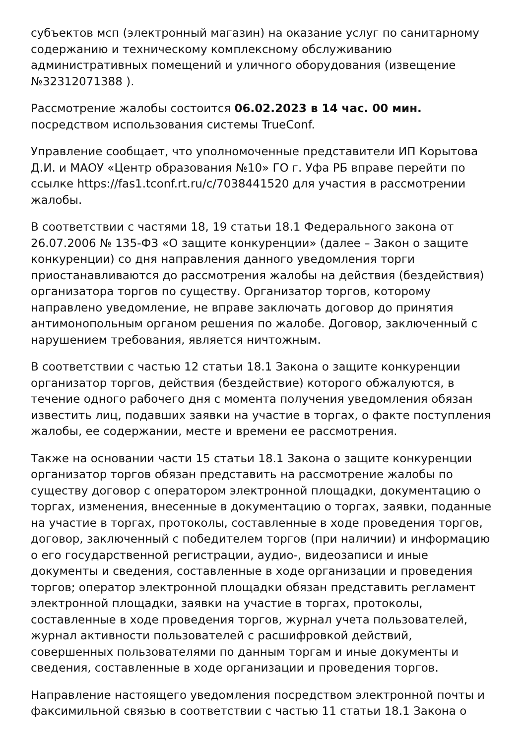субъектов мсп (электронный магазин) на оказание услуг по санитарному содержанию и техническому комплексному обслуживанию административных помещений и уличного оборудования (извещение №32312071388 ).
Рассмотрение жалобы состоится 06.02.2023 в 14 час. 00 мин. посредством использования системы TrueConf.
Управление сообщает, что уполномоченные представители ИП Корытова Д.И. и МАОУ «Центр образования №10» ГО г. Уфа РБ вправе перейти по ссылке https://fas1.tconf.rt.ru/c/7038441520 для участия в рассмотрении жалобы.
В соответствии с частями 18, 19 статьи 18.1 Федерального закона от 26.07.2006 № 135-ФЗ «О защите конкуренции» (далее – Закон о защите конкуренции) со дня направления данного уведомления торги приостанавливаются до рассмотрения жалобы на действия (бездействия) организатора торгов по существу. Организатор торгов, которому направлено уведомление, не вправе заключать договор до принятия антимонопольным органом решения по жалобе. Договор, заключенный с нарушением требования, является ничтожным.
В соответствии с частью 12 статьи 18.1 Закона о защите конкуренции организатор торгов, действия (бездействие) которого обжалуются, в течение одного рабочего дня с момента получения уведомления обязан известить лиц, подавших заявки на участие в торгах, о факте поступления жалобы, ее содержании, месте и времени ее рассмотрения.
Также на основании части 15 статьи 18.1 Закона о защите конкуренции организатор торгов обязан представить на рассмотрение жалобы по существу договор с оператором электронной площадки, документацию о торгах, изменения, внесенные в документацию о торгах, заявки, поданные на участие в торгах, протоколы, составленные в ходе проведения торгов, договор, заключенный с победителем торгов (при наличии) и информацию о его государственной регистрации, аудио-, видеозаписи и иные документы и сведения, составленные в ходе организации и проведения торгов; оператор электронной площадки обязан представить регламент электронной площадки, заявки на участие в торгах, протоколы, составленные в ходе проведения торгов, журнал учета пользователей, журнал активности пользователей с расшифровкой действий, совершенных пользователями по данным торгам и иные документы и сведения, составленные в ходе организации и проведения торгов.
Направление настоящего уведомления посредством электронной почты и факсимильной связью в соответствии с частью 11 статьи 18.1 Закона о